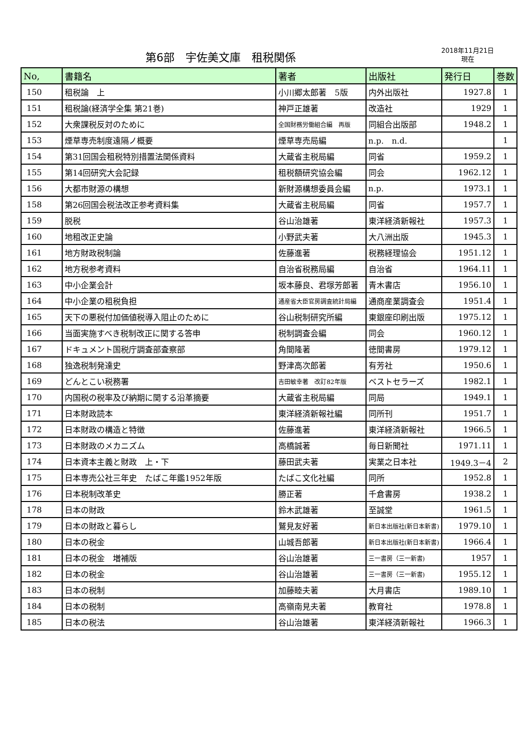第6部　宇佐美文庫　租税関係
2018年11月21日
現在
| No, | 書籍名 | 著者 | 出版社 | 発行日 | 巻数 |
| --- | --- | --- | --- | --- | --- |
| 150 | 租税論 上 | 小川郷太郎著 5版 | 内外出版社 | 1927.8 | 1 |
| 151 | 租税論(経済学全集 第21巻) | 神戸正雄著 | 改造社 | 1929 | 1 |
| 152 | 大衆課税反対のために | 全国財務労働組合編 再版 | 同組合出版部 | 1948.2 | 1 |
| 153 | 煙草専売制度遠隔ノ概要 | 煙草専売局編 | n.p. n.d. | | 1 |
| 154 | 第31回国会租税特別措置法関係資料 | 大蔵省主税局編 | 同省 | 1959.2 | 1 |
| 155 | 第14回研究大会記録 | 租税額研究協会編 | 同会 | 1962.12 | 1 |
| 156 | 大都市財源の構想 | 新財源構想委員会編 | n.p. | 1973.1 | 1 |
| 158 | 第26回国会税法改正参考資料集 | 大蔵省主税局編 | 同省 | 1957.7 | 1 |
| 159 | 脱税 | 谷山治雄著 | 東洋経済新報社 | 1957.3 | 1 |
| 160 | 地租改正史論 | 小野武夫著 | 大八洲出版 | 1945.3 | 1 |
| 161 | 地方財政税制論 | 佐藤進著 | 税務経理協会 | 1951.12 | 1 |
| 162 | 地方税参考資料 | 自治省税務局編 | 自治省 | 1964.11 | 1 |
| 163 | 中小企業会計 | 坂本藤良、君塚芳郎著 | 青木書店 | 1956.10 | 1 |
| 164 | 中小企業の租税負担 | 通産省大臣官房調査統計局編 | 通商産業調査会 | 1951.4 | 1 |
| 165 | 天下の悪税付加価値税導入阻止のために | 谷山税制研究所編 | 東銀座印刷出版 | 1975.12 | 1 |
| 166 | 当面実施すべき税制改正に関する答申 | 税制調査会編 | 同会 | 1960.12 | 1 |
| 167 | ドキュメント国税庁調査部査察部 | 角間隆著 | 徳間書房 | 1979.12 | 1 |
| 168 | 独逸税制発達史 | 野津高次郎著 | 有芳社 | 1950.6 | 1 |
| 169 | どんとこい税務署 | 吉田敏幸著 改訂82年版 | ベストセラーズ | 1982.1 | 1 |
| 170 | 内国税の税率及び納期に関する沿革摘要 | 大蔵省主税局編 | 同局 | 1949.1 | 1 |
| 171 | 日本財政読本 | 東洋経済新報社編 | 同所刊 | 1951.7 | 1 |
| 172 | 日本財政の構造と特徴 | 佐藤進著 | 東洋経済新報社 | 1966.5 | 1 |
| 173 | 日本財政のメカニズム | 高橋誠著 | 毎日新聞社 | 1971.11 | 1 |
| 174 | 日本資本主義と財政 上・下 | 藤田武夫著 | 実業之日本社 | 1949.3－4 | 2 |
| 175 | 日本専売公社三年史 たばこ年鑑1952年版 | たばこ文化社編 | 同所 | 1952.8 | 1 |
| 176 | 日本税制改革史 | 勝正著 | 千倉書房 | 1938.2 | 1 |
| 178 | 日本の財政 | 鈴木武雄著 | 至誠堂 | 1961.5 | 1 |
| 179 | 日本の財政と暮らし | 鷲見友好著 | 新日本出版社(新日本新書) | 1979.10 | 1 |
| 180 | 日本の税金 | 山城吾郎著 | 新日本出版社(新日本新書) | 1966.4 | 1 |
| 181 | 日本の税金 増補版 | 谷山治雄著 | 三一書房（三一新書) | 1957 | 1 |
| 182 | 日本の税金 | 谷山治雄著 | 三一書房（三一新書) | 1955.12 | 1 |
| 183 | 日本の税制 | 加藤睦夫著 | 大月書店 | 1989.10 | 1 |
| 184 | 日本の税制 | 高嶺南見夫著 | 教育社 | 1978.8 | 1 |
| 185 | 日本の税法 | 谷山治雄著 | 東洋経済新報社 | 1966.3 | 1 |